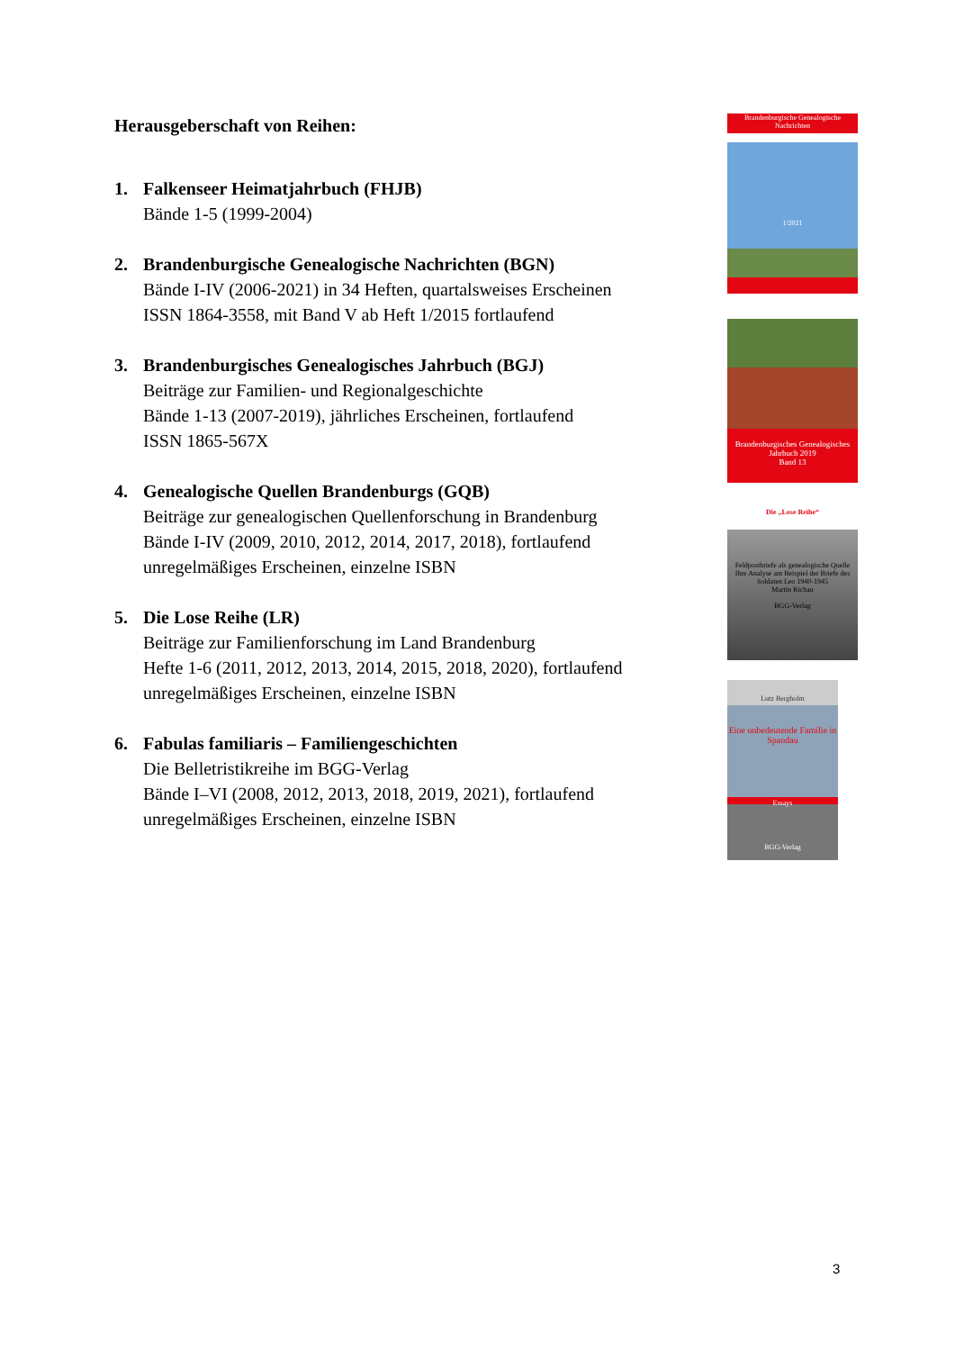Herausgeberschaft von Reihen:
1. Falkenseer Heimatjahrbuch (FHJB)
Bände 1-5 (1999-2004)
2. Brandenburgische Genealogische Nachrichten (BGN)
Bände I-IV (2006-2021) in 34 Heften, quartalsweises Erscheinen
ISSN 1864-3558, mit Band V ab Heft 1/2015 fortlaufend
3. Brandenburgisches Genealogisches Jahrbuch (BGJ)
Beiträge zur Familien- und Regionalgeschichte
Bände 1-13 (2007-2019), jährliches Erscheinen, fortlaufend
ISSN 1865-567X
4. Genealogische Quellen Brandenburgs (GQB)
Beiträge zur genealogischen Quellenforschung in Brandenburg
Bände I-IV (2009, 2010, 2012, 2014, 2017, 2018), fortlaufend
unregelmäßiges Erscheinen, einzelne ISBN
5. Die Lose Reihe (LR)
Beiträge zur Familienforschung im Land Brandenburg
Hefte 1-6 (2011, 2012, 2013, 2014, 2015, 2018, 2020), fortlaufend
unregelmäßiges Erscheinen, einzelne ISBN
6. Fabulas familiaris – Familiengeschichten
Die Belletristikreihe im BGG-Verlag
Bände I–VI (2008, 2012, 2013, 2018, 2019, 2021), fortlaufend
unregelmäßiges Erscheinen, einzelne ISBN
Brandenburgische Genealogische Nachrichten
1/2021
Brandenburgisches Genealogisches Jahrbuch 2019
Band 13
Die „Lose Reihe“
Feldpostbriefe als genealogische Quelle
Ihre Analyse am Beispiel der Briefe des Soldaten Leo 1940-1945
Martin Richau
BGG-Verlag
Lutz Bergholm
Eine unbedeutende Familie in Spandau
Essays
BGG-Verlag
3